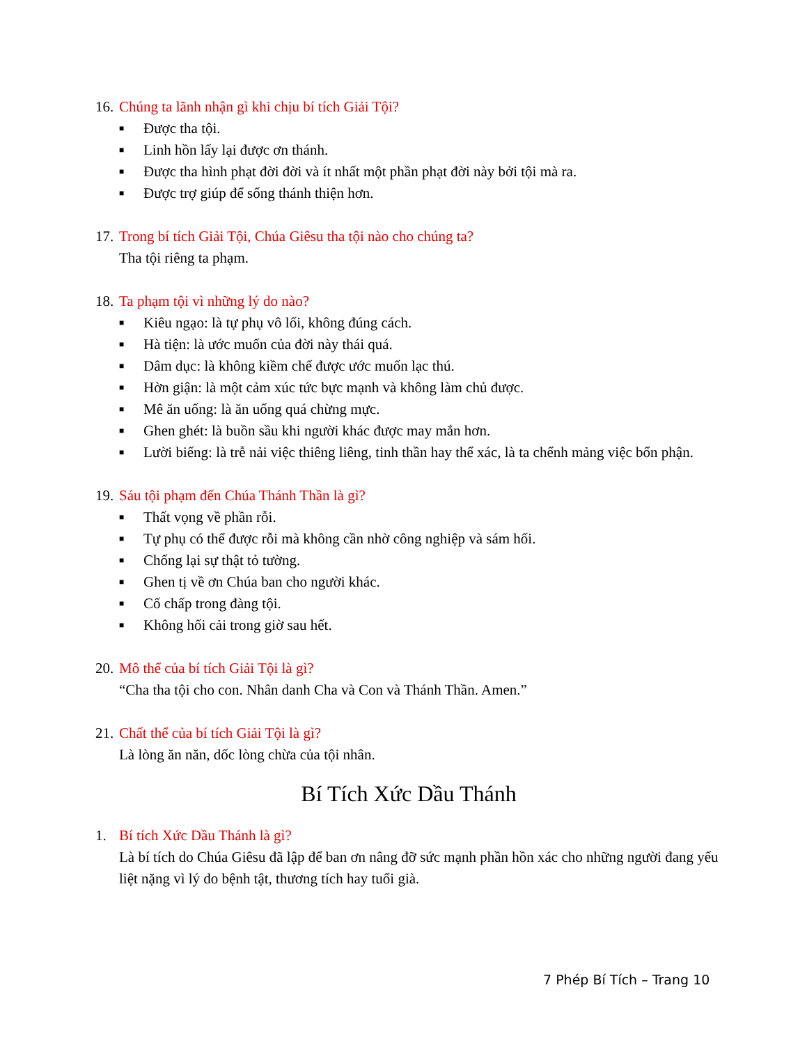16. Chúng ta lãnh nhận gì khi chịu bí tích Giải Tội?
■ Được tha tội.
■ Linh hồn lấy lại được ơn thánh.
■ Được tha hình phạt đời đời và ít nhất một phần phạt đời này bởi tội mà ra.
■ Được trợ giúp để sống thánh thiện hơn.
17. Trong bí tích Giải Tội, Chúa Giêsu tha tội nào cho chúng ta?
Tha tội riêng ta phạm.
18. Ta phạm tội vì những lý do nào?
■ Kiêu ngạo: là tự phụ vô lối, không đúng cách.
■ Hà tiện: là ước muốn của đời này thái quá.
■ Dâm dục: là không kiềm chế được ước muốn lạc thú.
■ Hờn giận: là một cảm xúc tức bực mạnh và không làm chủ được.
■ Mê ăn uống: là ăn uống quá chừng mực.
■ Ghen ghét: là buồn sầu khi người khác được may mắn hơn.
■ Lười biếng: là trễ nải việc thiêng liêng, tinh thần hay thể xác, là ta chểnh mảng việc bổn phận.
19. Sáu tội phạm đến Chúa Thánh Thần là gì?
■ Thất vọng về phần rỗi.
■ Tự phụ có thể được rỗi mà không cần nhờ công nghiệp và sám hối.
■ Chống lại sự thật tỏ tường.
■ Ghen tị về ơn Chúa ban cho người khác.
■ Cố chấp trong đàng tội.
■ Không hối cải trong giờ sau hết.
20. Mô thể của bí tích Giải Tội là gì?
“Cha tha tội cho con. Nhân danh Cha và Con và Thánh Thần. Amen.”
21. Chất thể của bí tích Giải Tội là gì?
Là lòng ăn năn, dốc lòng chừa của tội nhân.
Bí Tích Xức Dầu Thánh
1. Bí tích Xức Dầu Thánh là gì?
Là bí tích do Chúa Giêsu đã lập để ban ơn nâng đỡ sức mạnh phần hồn xác cho những người đang yếu liệt nặng vì lý do bệnh tật, thương tích hay tuổi già.
7 Phép Bí Tích – Trang 10